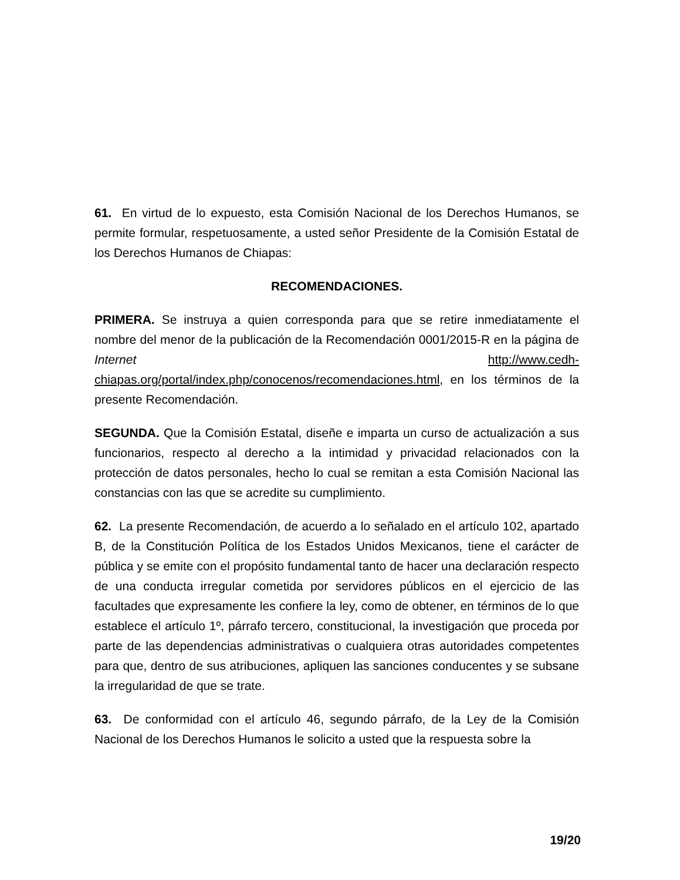61. En virtud de lo expuesto, esta Comisión Nacional de los Derechos Humanos, se permite formular, respetuosamente, a usted señor Presidente de la Comisión Estatal de los Derechos Humanos de Chiapas:
RECOMENDACIONES.
PRIMERA. Se instruya a quien corresponda para que se retire inmediatamente el nombre del menor de la publicación de la Recomendación 0001/2015-R en la página de Internet http://www.cedh-chiapas.org/portal/index.php/conocenos/recomendaciones.html, en los términos de la presente Recomendación.
SEGUNDA. Que la Comisión Estatal, diseñe e imparta un curso de actualización a sus funcionarios, respecto al derecho a la intimidad y privacidad relacionados con la protección de datos personales, hecho lo cual se remitan a esta Comisión Nacional las constancias con las que se acredite su cumplimiento.
62. La presente Recomendación, de acuerdo a lo señalado en el artículo 102, apartado B, de la Constitución Política de los Estados Unidos Mexicanos, tiene el carácter de pública y se emite con el propósito fundamental tanto de hacer una declaración respecto de una conducta irregular cometida por servidores públicos en el ejercicio de las facultades que expresamente les confiere la ley, como de obtener, en términos de lo que establece el artículo 1º, párrafo tercero, constitucional, la investigación que proceda por parte de las dependencias administrativas o cualquiera otras autoridades competentes para que, dentro de sus atribuciones, apliquen las sanciones conducentes y se subsane la irregularidad de que se trate.
63. De conformidad con el artículo 46, segundo párrafo, de la Ley de la Comisión Nacional de los Derechos Humanos le solicito a usted que la respuesta sobre la
19/20